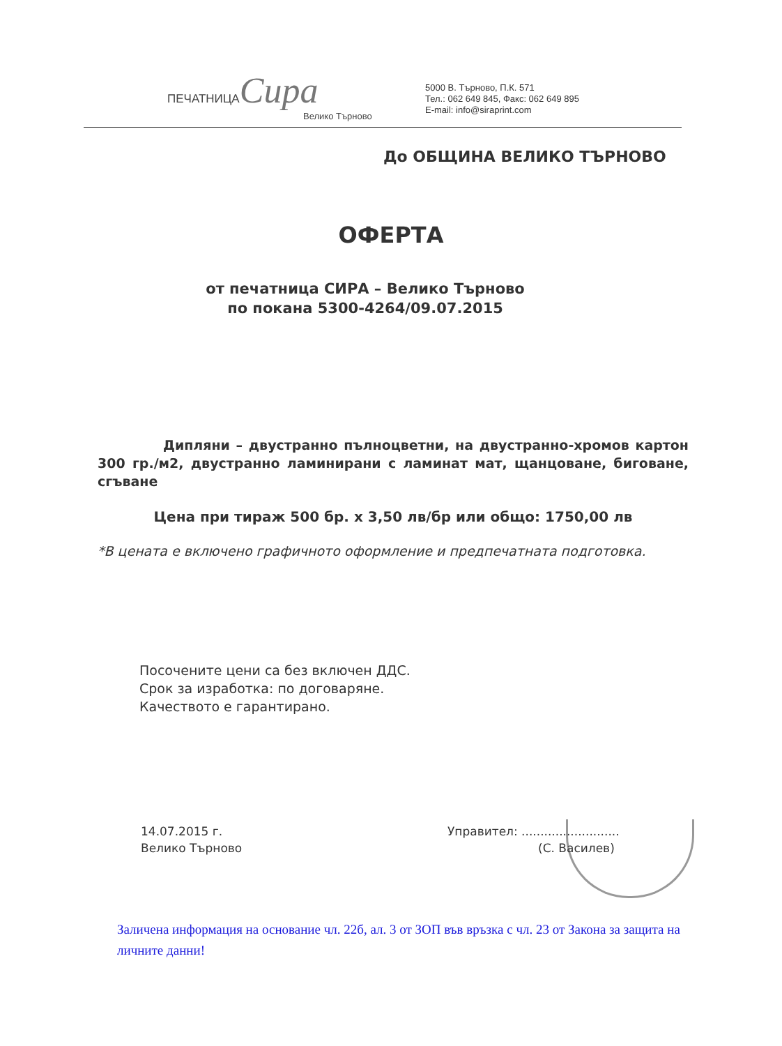ПЕЧАТНИЦА Сира
Велико Търново
5000 В. Търново, П.К. 571
Тел.: 062 649 845, Факс: 062 649 895
E-mail: info@siraprint.com
До ОБЩИНА ВЕЛИКО ТЪРНОВО
ОФЕРТА
от печатница СИРА – Велико Търново
по покана 5300-4264/09.07.2015
Дипляни – двустранно пълноцветни, на двустранно-хромов картон 300 гр./м2, двустранно ламинирани с ламинат мат, щанцоване, биговане, сгъване
Цена при тираж 500 бр. х 3,50 лв/бр или общо: 1750,00 лв
*В цената е включено графичното оформление и предпечатната подготовка.
Посочените цени са без включен ДДС.
Срок за изработка: по договаряне.
Качеството е гарантирано.
14.07.2015 г.
Велико Търново
Управител: ..........................
(С. Василев)
Заличена информация на основание чл. 22б, ал. 3 от ЗОП във връзка с чл. 23 от Закона за защита на личните данни!